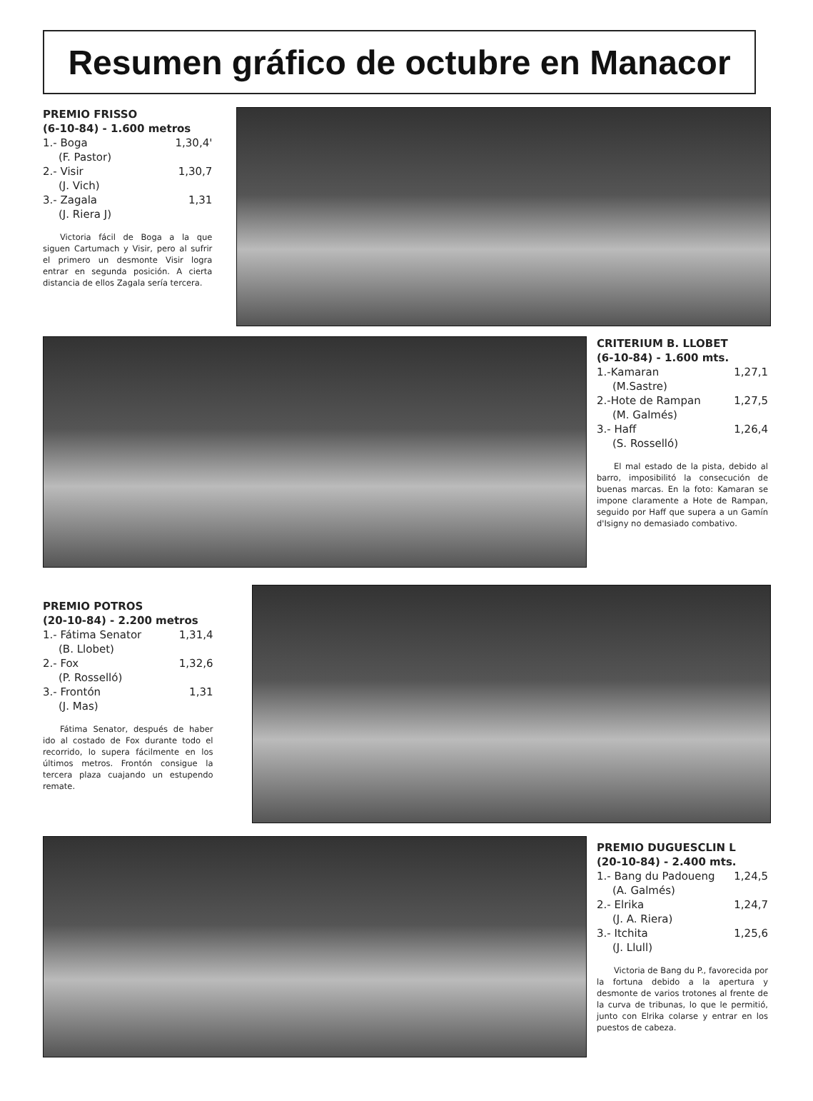Resumen gráfico de octubre en Manacor
PREMIO FRISSO
(6-10-84) - 1.600 metros
1.- Boga 1,30,4'
(F. Pastor)
2.- Visir 1,30,7
(J. Vich)
3.- Zagala 1,31
(J. Riera J)
Victoria fácil de Boga a la que siguen Cartumach y Visir, pero al sufrir el primero un desmonte Visir logra entrar en segunda posición. A cierta distancia de ellos Zagala sería tercera.
CRITERIUM B. LLOBET
(6-10-84) - 1.600 mts.
1.-Kamaran 1,27,1
(M.Sastre)
2.-Hote de Rampan 1,27,5
(M. Galmés)
3.- Haff 1,26,4
(S. Rosselló)
El mal estado de la pista, debido al barro, imposibilitó la consecución de buenas marcas. En la foto: Kamaran se impone claramente a Hote de Rampan, seguido por Haff que supera a un Gamín d'Isigny no demasiado combativo.
PREMIO POTROS
(20-10-84) - 2.200 metros
1.- Fátima Senator 1,31,4
(B. Llobet)
2.- Fox 1,32,6
(P. Rosselló)
3.- Frontón 1,31
(J. Mas)
Fátima Senator, después de haber ido al costado de Fox durante todo el recorrido, lo supera fácilmente en los últimos metros. Frontón consigue la tercera plaza cuajando un estupendo remate.
PREMIO DUGUESCLIN L
(20-10-84) - 2.400 mts.
1.- Bang du Padoueng 1,24,5
(A. Galmés)
2.- Elrika 1,24,7
(J. A. Riera)
3.- Itchita 1,25,6
(J. Llull)
Victoria de Bang du P., favorecida por la fortuna debido a la apertura y desmonte de varios trotones al frente de la curva de tribunas, lo que le permitió, junto con Elrika colarse y entrar en los puestos de cabeza.